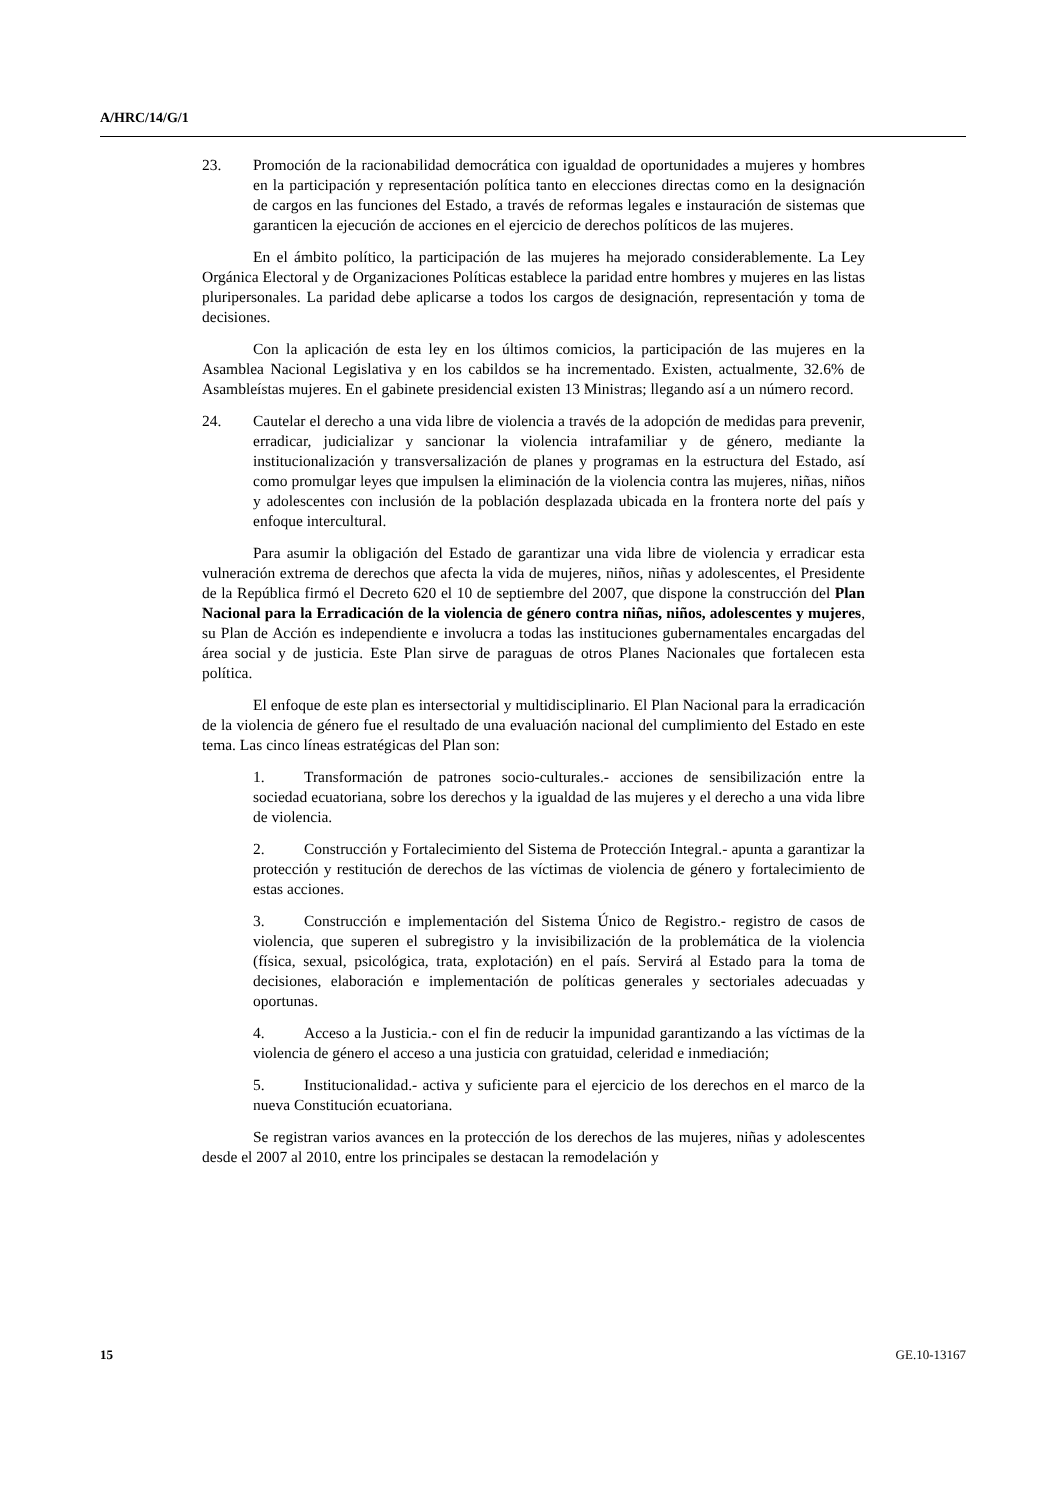A/HRC/14/G/1
23. Promoción de la racionabilidad democrática con igualdad de oportunidades a mujeres y hombres en la participación y representación política tanto en elecciones directas como en la designación de cargos en las funciones del Estado, a través de reformas legales e instauración de sistemas que garanticen la ejecución de acciones en el ejercicio de derechos políticos de las mujeres.
En el ámbito político, la participación de las mujeres ha mejorado considerablemente. La Ley Orgánica Electoral y de Organizaciones Políticas establece la paridad entre hombres y mujeres en las listas pluripersonales. La paridad debe aplicarse a todos los cargos de designación, representación y toma de decisiones.
Con la aplicación de esta ley en los últimos comicios, la participación de las mujeres en la Asamblea Nacional Legislativa y en los cabildos se ha incrementado. Existen, actualmente, 32.6% de Asambleístas mujeres. En el gabinete presidencial existen 13 Ministras; llegando así a un número record.
24. Cautelar el derecho a una vida libre de violencia a través de la adopción de medidas para prevenir, erradicar, judicializar y sancionar la violencia intrafamiliar y de género, mediante la institucionalización y transversalización de planes y programas en la estructura del Estado, así como promulgar leyes que impulsen la eliminación de la violencia contra las mujeres, niñas, niños y adolescentes con inclusión de la población desplazada ubicada en la frontera norte del país y enfoque intercultural.
Para asumir la obligación del Estado de garantizar una vida libre de violencia y erradicar esta vulneración extrema de derechos que afecta la vida de mujeres, niños, niñas y adolescentes, el Presidente de la República firmó el Decreto 620 el 10 de septiembre del 2007, que dispone la construcción del Plan Nacional para la Erradicación de la violencia de género contra niñas, niños, adolescentes y mujeres, su Plan de Acción es independiente e involucra a todas las instituciones gubernamentales encargadas del área social y de justicia. Este Plan sirve de paraguas de otros Planes Nacionales que fortalecen esta política.
El enfoque de este plan es intersectorial y multidisciplinario. El Plan Nacional para la erradicación de la violencia de género fue el resultado de una evaluación nacional del cumplimiento del Estado en este tema. Las cinco líneas estratégicas del Plan son:
1. Transformación de patrones socio-culturales.- acciones de sensibilización entre la sociedad ecuatoriana, sobre los derechos y la igualdad de las mujeres y el derecho a una vida libre de violencia.
2. Construcción y Fortalecimiento del Sistema de Protección Integral.- apunta a garantizar la protección y restitución de derechos de las víctimas de violencia de género y fortalecimiento de estas acciones.
3. Construcción e implementación del Sistema Único de Registro.- registro de casos de violencia, que superen el subregistro y la invisibilización de la problemática de la violencia (física, sexual, psicológica, trata, explotación) en el país. Servirá al Estado para la toma de decisiones, elaboración e implementación de políticas generales y sectoriales adecuadas y oportunas.
4. Acceso a la Justicia.- con el fin de reducir la impunidad garantizando a las víctimas de la violencia de género el acceso a una justicia con gratuidad, celeridad e inmediación;
5. Institucionalidad.- activa y suficiente para el ejercicio de los derechos en el marco de la nueva Constitución ecuatoriana.
Se registran varios avances en la protección de los derechos de las mujeres, niñas y adolescentes desde el 2007 al 2010, entre los principales se destacan la remodelación y
15 GE.10-13167